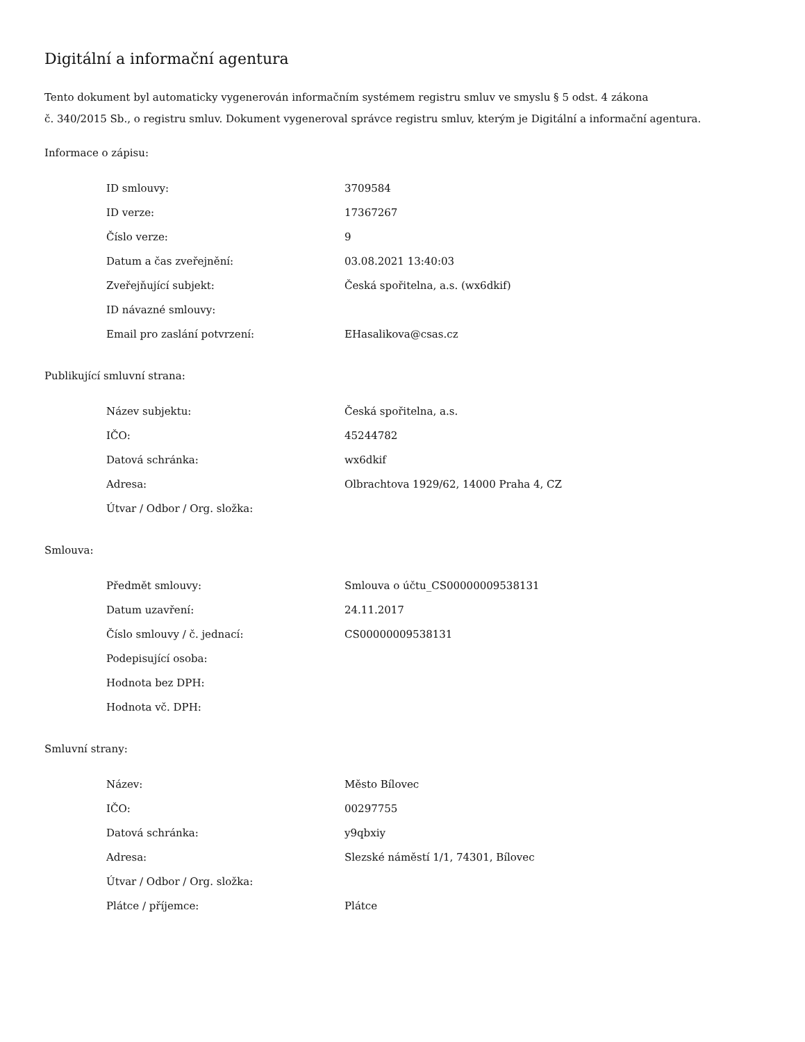Digitální a informační agentura
Tento dokument byl automaticky vygenerován informačním systémem registru smluv ve smyslu § 5 odst. 4 zákona
č. 340/2015 Sb., o registru smluv. Dokument vygeneroval správce registru smluv, kterým je Digitální a informační agentura.
Informace o zápisu:
| ID smlouvy: | 3709584 |
| ID verze: | 17367267 |
| Číslo verze: | 9 |
| Datum a čas zveřejnění: | 03.08.2021 13:40:03 |
| Zveřejňující subjekt: | Česká spořitelna, a.s. (wx6dkif) |
| ID návazné smlouvy: | |
| Email pro zaslání potvrzení: | EHasalikova@csas.cz |
Publikující smluvní strana:
| Název subjektu: | Česká spořitelna, a.s. |
| IČO: | 45244782 |
| Datová schránka: | wx6dkif |
| Adresa: | Olbrachtova 1929/62, 14000 Praha 4, CZ |
| Útvar / Odbor / Org. složka: | |
Smlouva:
| Předmět smlouvy: | Smlouva o účtu_CS00000009538131 |
| Datum uzavření: | 24.11.2017 |
| Číslo smlouvy / č. jednací: | CS00000009538131 |
| Podepisující osoba: | |
| Hodnota bez DPH: | |
| Hodnota vč. DPH: | |
Smluvní strany:
| Název: | Město Bílovec |
| IČO: | 00297755 |
| Datová schránka: | y9qbxiy |
| Adresa: | Slezské náměstí 1/1, 74301, Bílovec |
| Útvar / Odbor / Org. složka: | |
| Plátce / příjemce: | Plátce |